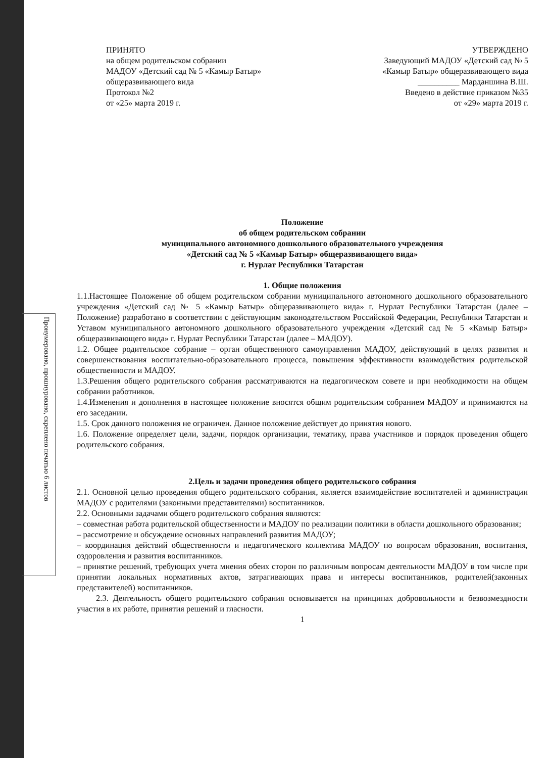ПРИНЯТО
на общем родительском собрании
МАДОУ «Детский сад № 5 «Камыр Батыр»
общеразвивающего вида
Протокол №2
от «25» марта 2019 г.
УТВЕРЖДЕНО
Заведующий МАДОУ «Детский сад № 5
«Камыр Батыр» общеразвивающего вида
__________ Марданшина В.Ш.
Введено в действие приказом №35
от «29» марта 2019 г.
Положение
об общем родительском собрании
муниципального автономного дошкольного образовательного учреждения
«Детский сад № 5 «Камыр Батыр» общеразвивающего вида»
г. Нурлат Республики Татарстан
1. Общие положения
1.1.Настоящее Положение об общем родительском собрании муниципального автономного дошкольного образовательного учреждения «Детский сад № 5 «Камыр Батыр» общеразвивающего вида» г. Нурлат Республики Татарстан (далее – Положение) разработано в соответствии с действующим законодательством Российской Федерации, Республики Татарстан и Уставом муниципального автономного дошкольного образовательного учреждения «Детский сад № 5 «Камыр Батыр» общеразвивающего вида» г. Нурлат Республики Татарстан (далее – МАДОУ).
1.2. Общее родительское собрание – орган общественного самоуправления МАДОУ, действующий в целях развития и совершенствования воспитательно-образовательного процесса, повышения эффективности взаимодействия родительской общественности и МАДОУ.
1.3.Решения общего родительского собрания рассматриваются на педагогическом совете и при необходимости на общем собрании работников.
1.4.Изменения и дополнения в настоящее положение вносятся общим родительским собранием МАДОУ и принимаются на его заседании.
1.5. Срок данного положения не ограничен. Данное положение действует до принятия нового.
1.6. Положение определяет цели, задачи, порядок организации, тематику, права участников и порядок проведения общего родительского собрания.
2.Цель и задачи проведения общего родительского собрания
2.1. Основной целью проведения общего родительского собрания, является взаимодействие воспитателей и администрации МАДОУ с родителями (законными представителями) воспитанников.
2.2. Основными задачами общего родительского собрания являются:
– совместная работа родительской общественности и МАДОУ по реализации политики в области дошкольного образования;
– рассмотрение и обсуждение основных направлений развития МАДОУ;
– координация действий общественности и педагогического коллектива МАДОУ по вопросам образования, воспитания, оздоровления и развития воспитанников.
– принятие решений, требующих учета мнения обеих сторон по различным вопросам деятельности МАДОУ в том числе при принятии локальных нормативных актов, затрагивающих права и интересы воспитанников, родителей(законных представителей) воспитанников.
2.3. Деятельность общего родительского собрания основывается на принципах добровольности и безвозмездности участия в их работе, принятия решений и гласности.
1
Пронумеровано, прошнуровано, скреплено печатью 6 листов